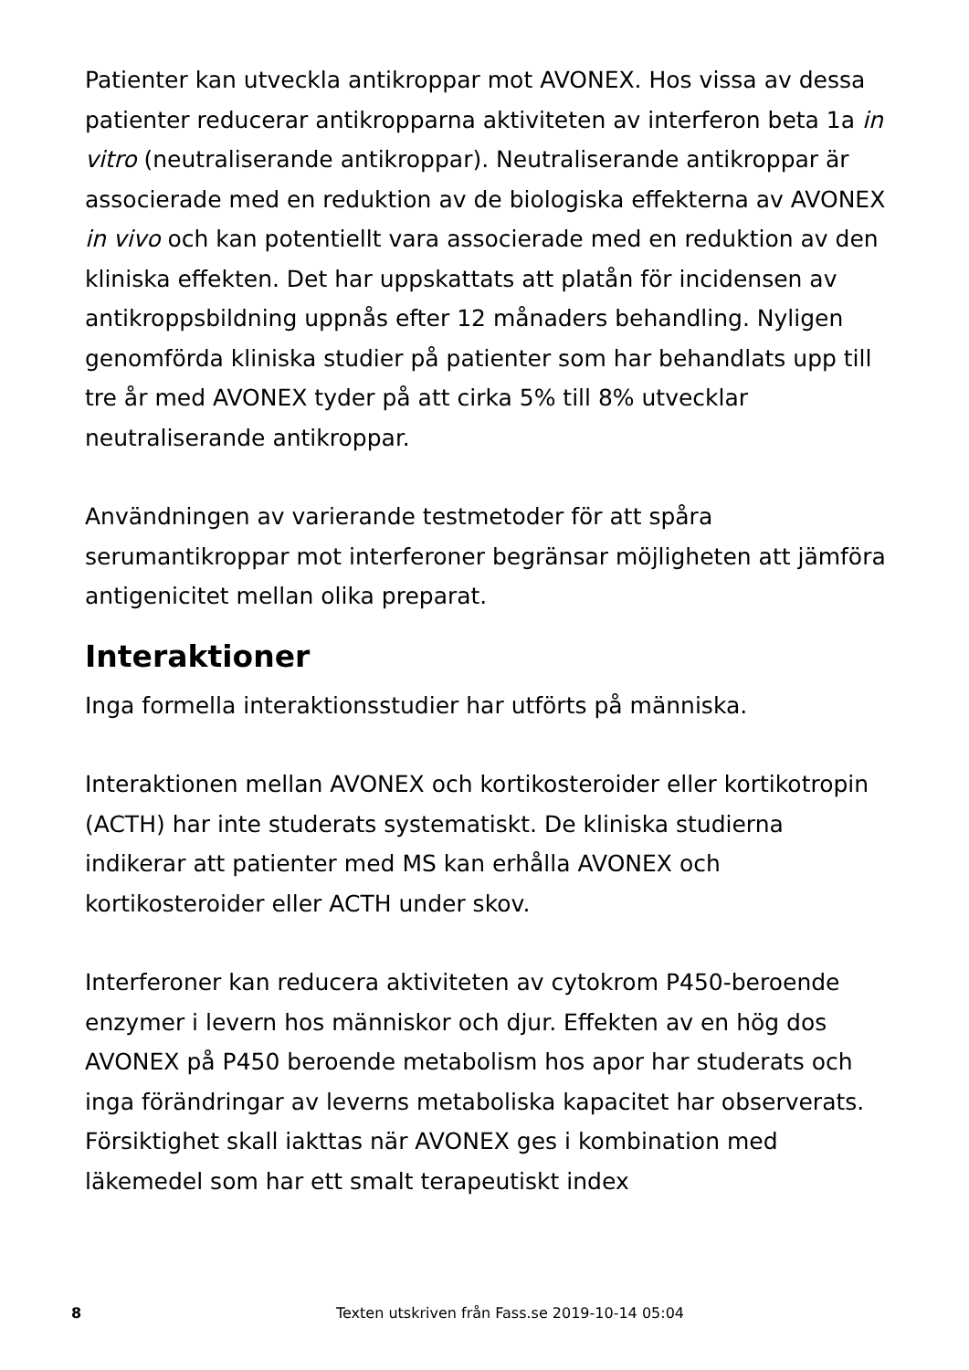Patienter kan utveckla antikroppar mot AVONEX. Hos vissa av dessa patienter reducerar antikropparna aktiviteten av interferon beta 1a in vitro (neutraliserande antikroppar). Neutraliserande antikroppar är associerade med en reduktion av de biologiska effekterna av AVONEX in vivo och kan potentiellt vara associerade med en reduktion av den kliniska effekten. Det har uppskattats att platån för incidensen av antikroppsbildning uppnås efter 12 månaders behandling. Nyligen genomförda kliniska studier på patienter som har behandlats upp till tre år med AVONEX tyder på att cirka 5% till 8% utvecklar neutraliserande antikroppar.
Användningen av varierande testmetoder för att spåra serumantikroppar mot interferoner begränsar möjligheten att jämföra antigenicitet mellan olika preparat.
Interaktioner
Inga formella interaktionsstudier har utförts på människa.
Interaktionen mellan AVONEX och kortikosteroider eller kortikotropin (ACTH) har inte studerats systematiskt. De kliniska studierna indikerar att patienter med MS kan erhålla AVONEX och kortikosteroider eller ACTH under skov.
Interferoner kan reducera aktiviteten av cytokrom P450-beroende enzymer i levern hos människor och djur. Effekten av en hög dos AVONEX på P450 beroende metabolism hos apor har studerats och inga förändringar av leverns metaboliska kapacitet har observerats. Försiktighet skall iakttas när AVONEX ges i kombination med läkemedel som har ett smalt terapeutiskt index
8 Texten utskriven från Fass.se 2019-10-14 05:04